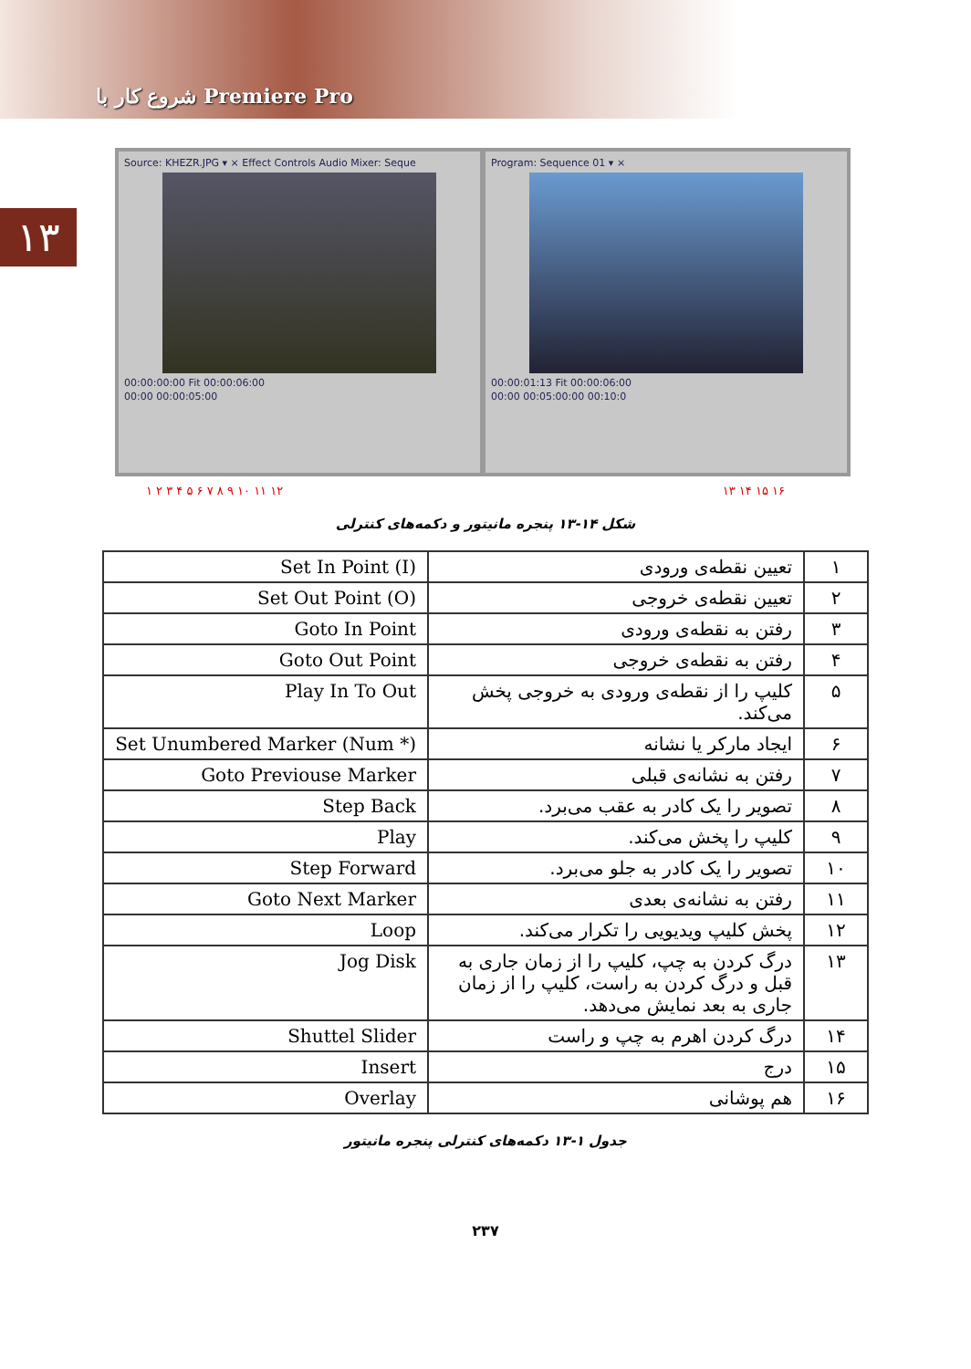شروع کار با Premiere Pro
۱۳
Source: KHEZR.JPG ▾ × Effect Controls Audio Mixer: Seque
00:00:00:00 Fit 00:00:06:00
00:00 00:00:05:00
Program: Sequence 01 ▾ ×
00:00:01:13 Fit 00:00:06:00
00:00 00:05:00:00 00:10:0
۱ ۲ ۳ ۴ ۵ ۶ ۷ ۸ ۹ ۱۰ ۱۱ ۱۲ ۱۳ ۱۴ ۱۵ ۱۶
شکل ۱۴-۱۳ پنجره مانیتور و دکمه‌های کنترلی
| ۱ | تعیین نقطه‌ی ورودی | Set In Point (I) |
| ۲ | تعیین نقطه‌ی خروجی | Set Out Point (O) |
| ۳ | رفتن به نقطه‌ی ورودی | Goto In Point |
| ۴ | رفتن به نقطه‌ی خروجی | Goto Out Point |
| ۵ | کلیپ را از نقطه‌ی ورودی به خروجی پخش می‌کند. | Play In To Out |
| ۶ | ایجاد مارکر یا نشانه | Set Unumbered Marker (Num *) |
| ۷ | رفتن به نشانه‌ی قبلی | Goto Previouse Marker |
| ۸ | تصویر را یک کادر به عقب می‌برد. | Step Back |
| ۹ | کلیپ را پخش می‌کند. | Play |
| ۱۰ | تصویر را یک کادر به جلو می‌برد. | Step Forward |
| ۱۱ | رفتن به نشانه‌ی بعدی | Goto Next Marker |
| ۱۲ | پخش کلیپ ویدیویی را تکرار می‌کند. | Loop |
| ۱۳ | درگ کردن به چپ، کلیپ را از زمان جاری به قبل و درگ کردن به راست، کلیپ را از زمان جاری به بعد نمایش می‌دهد. | Jog Disk |
| ۱۴ | درگ کردن اهرم به چپ و راست | Shuttel Slider |
| ۱۵ | درج | Insert |
| ۱۶ | هم پوشانی | Overlay |
جدول ۱-۱۳ دکمه‌های کنترلی پنجره مانیتور
۲۳۷